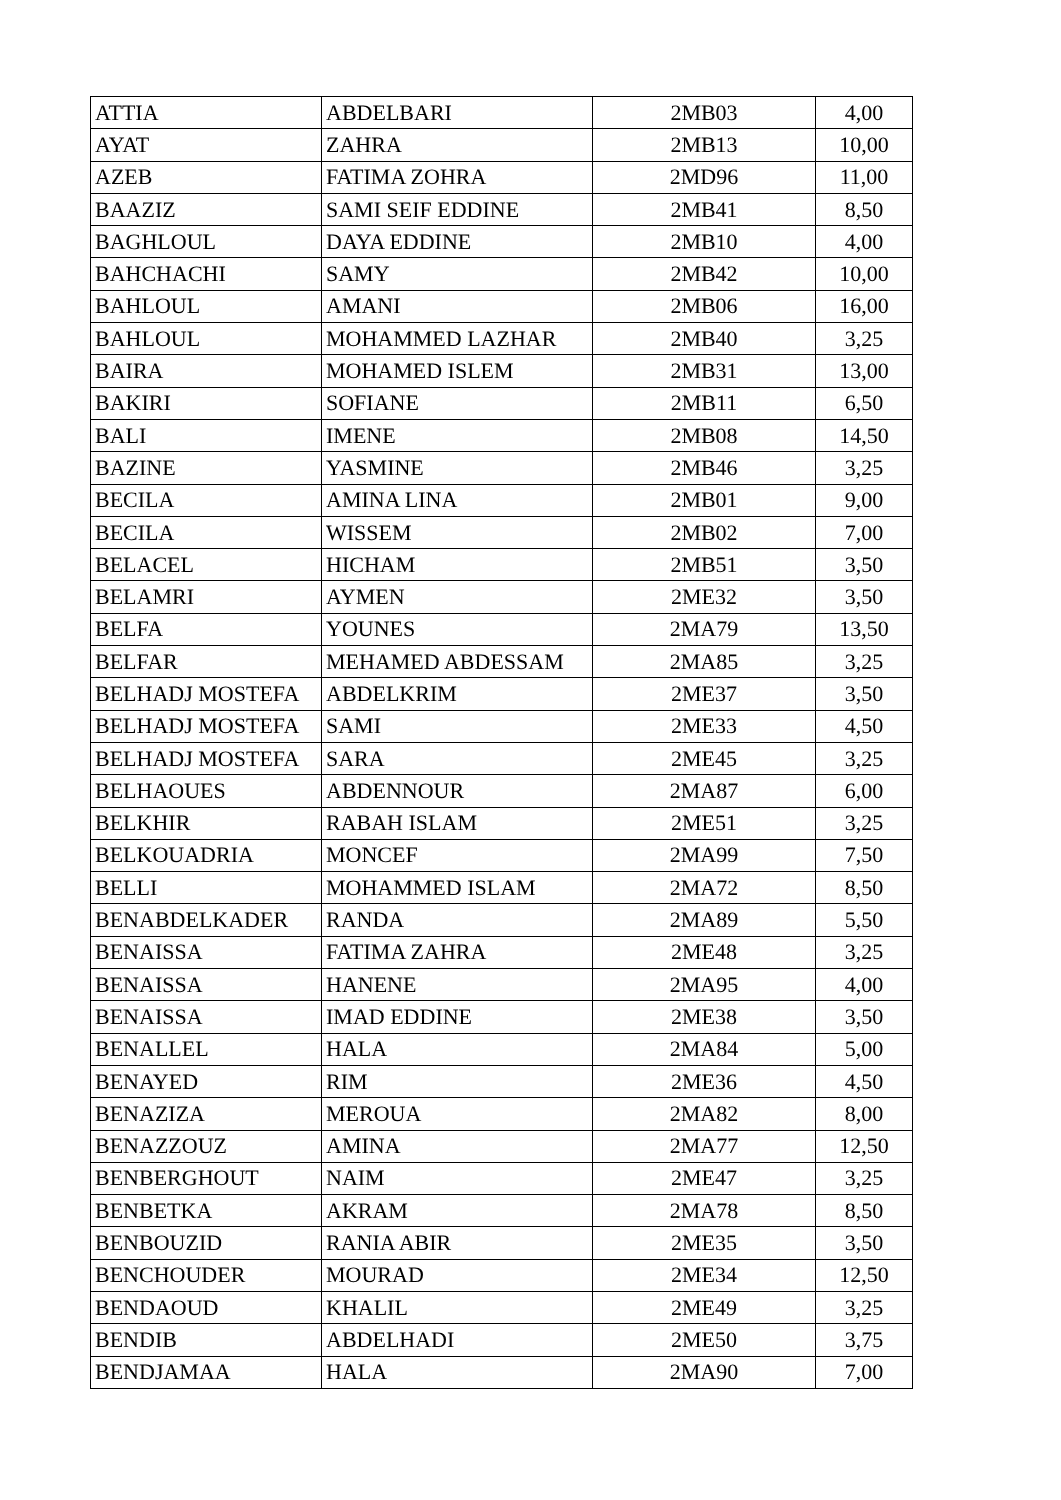| ATTIA | ABDELBARI | 2MB03 | 4,00 |
| AYAT | ZAHRA | 2MB13 | 10,00 |
| AZEB | FATIMA ZOHRA | 2MD96 | 11,00 |
| BAAZIZ | SAMI SEIF EDDINE | 2MB41 | 8,50 |
| BAGHLOUL | DAYA EDDINE | 2MB10 | 4,00 |
| BAHCHACHI | SAMY | 2MB42 | 10,00 |
| BAHLOUL | AMANI | 2MB06 | 16,00 |
| BAHLOUL | MOHAMMED LAZHAR | 2MB40 | 3,25 |
| BAIRA | MOHAMED ISLEM | 2MB31 | 13,00 |
| BAKIRI | SOFIANE | 2MB11 | 6,50 |
| BALI | IMENE | 2MB08 | 14,50 |
| BAZINE | YASMINE | 2MB46 | 3,25 |
| BECILA | AMINA LINA | 2MB01 | 9,00 |
| BECILA | WISSEM | 2MB02 | 7,00 |
| BELACEL | HICHAM | 2MB51 | 3,50 |
| BELAMRI | AYMEN | 2ME32 | 3,50 |
| BELFA | YOUNES | 2MA79 | 13,50 |
| BELFAR | MEHAMED ABDESSAM | 2MA85 | 3,25 |
| BELHADJ MOSTEFA | ABDELKRIM | 2ME37 | 3,50 |
| BELHADJ MOSTEFA | SAMI | 2ME33 | 4,50 |
| BELHADJ MOSTEFA | SARA | 2ME45 | 3,25 |
| BELHAOUES | ABDENNOUR | 2MA87 | 6,00 |
| BELKHIR | RABAH ISLAM | 2ME51 | 3,25 |
| BELKOUADRIA | MONCEF | 2MA99 | 7,50 |
| BELLI | MOHAMMED ISLAM | 2MA72 | 8,50 |
| BENABDELKADER | RANDA | 2MA89 | 5,50 |
| BENAISSA | FATIMA ZAHRA | 2ME48 | 3,25 |
| BENAISSA | HANENE | 2MA95 | 4,00 |
| BENAISSA | IMAD EDDINE | 2ME38 | 3,50 |
| BENALLEL | HALA | 2MA84 | 5,00 |
| BENAYED | RIM | 2ME36 | 4,50 |
| BENAZIZA | MEROUA | 2MA82 | 8,00 |
| BENAZZOUZ | AMINA | 2MA77 | 12,50 |
| BENBERGHOUT | NAIM | 2ME47 | 3,25 |
| BENBETKA | AKRAM | 2MA78 | 8,50 |
| BENBOUZID | RANIA ABIR | 2ME35 | 3,50 |
| BENCHOUDER | MOURAD | 2ME34 | 12,50 |
| BENDAOUD | KHALIL | 2ME49 | 3,25 |
| BENDIB | ABDELHADI | 2ME50 | 3,75 |
| BENDJAMAA | HALA | 2MA90 | 7,00 |